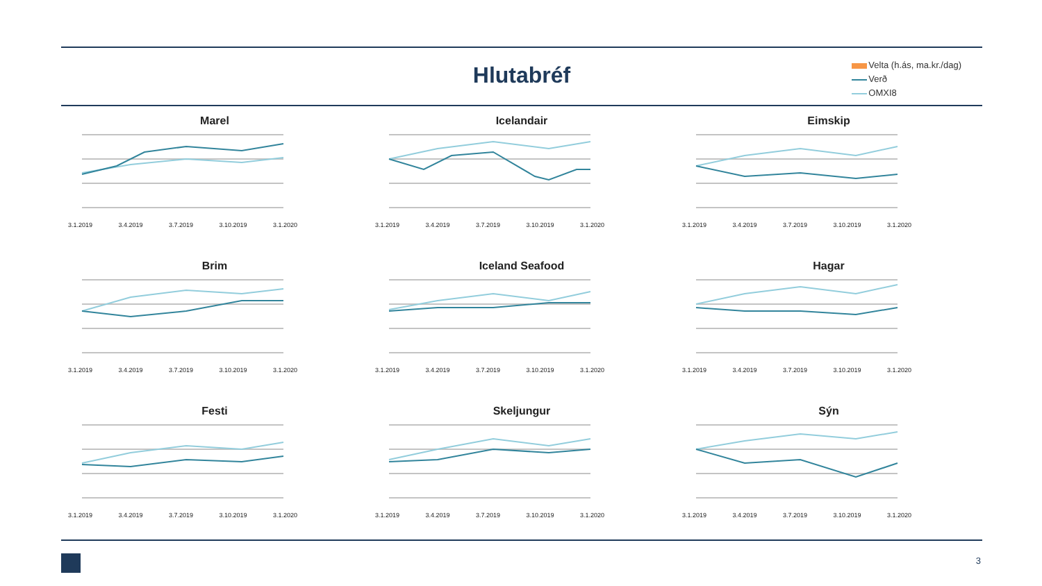Hlutabréf
Velta (h.ás, ma.kr./dag)
Verð
OMXI8
Marel
3.1.2019 3.4.2019 3.7.2019 3.10.2019 3.1.2020
Icelandair
3.1.2019 3.4.2019 3.7.2019 3.10.2019 3.1.2020
Eimskip
3.1.2019 3.4.2019 3.7.2019 3.10.2019 3.1.2020
Brim
3.1.2019 3.4.2019 3.7.2019 3.10.2019 3.1.2020
Iceland Seafood
3.1.2019 3.4.2019 3.7.2019 3.10.2019 3.1.2020
Hagar
3.1.2019 3.4.2019 3.7.2019 3.10.2019 3.1.2020
Festi
3.1.2019 3.4.2019 3.7.2019 3.10.2019 3.1.2020
Skeljungur
3.1.2019 3.4.2019 3.7.2019 3.10.2019 3.1.2020
Sýn
3.1.2019 3.4.2019 3.7.2019 3.10.2019 3.1.2020
3